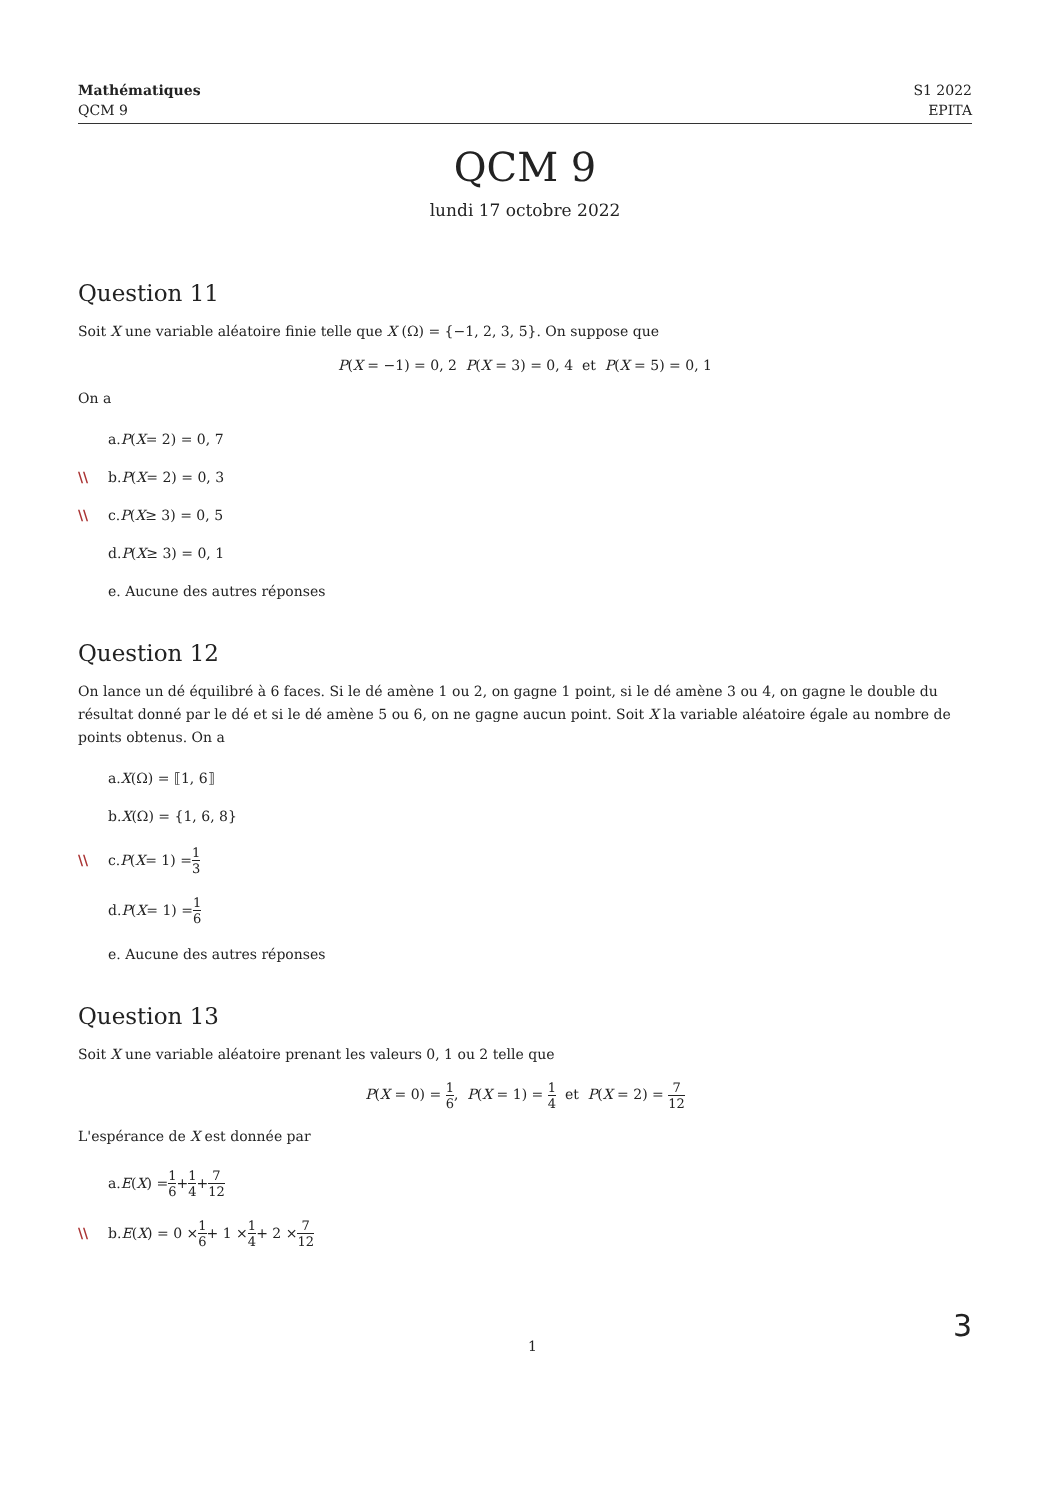Mathématiques
QCM 9
S1 2022
EPITA
QCM 9
lundi 17 octobre 2022
Question 11
Soit X une variable aléatoire finie telle que X (Ω) = {−1, 2, 3, 5}. On suppose que
P(X = −1) = 0, 2 P(X = 3) = 0, 4 et P(X = 5) = 0, 1
On a
a. P (X = 2) = 0, 7
\\ b. P (X = 2) = 0, 3
\\ c. P (X ≥ 3) = 0, 5
d. P (X ≥ 3) = 0, 1
e. Aucune des autres réponses
Question 12
On lance un dé équilibré à 6 faces. Si le dé amène 1 ou 2, on gagne 1 point, si le dé amène 3 ou 4, on gagne le double du résultat donné par le dé et si le dé amène 5 ou 6, on ne gagne aucun point. Soit X la variable aléatoire égale au nombre de points obtenus. On a
a. X (Ω) = ⟦1, 6⟧
b. X (Ω) = {1, 6, 8}
\\ c. P (X = 1) = 1 3
d. P (X = 1) = 1 6
e. Aucune des autres réponses
Question 13
Soit X une variable aléatoire prenant les valeurs 0, 1 ou 2 telle que
P(X = 0) = 1 6, P(X = 1) = 1 4 et P(X = 2) = 7 12
L'espérance de X est donnée par
a. E (X) = 1 6 + 1 4 + 7 12
\\ b. E (X) = 0 × 1 6 + 1 × 1 4 + 2 × 7 12
1 3